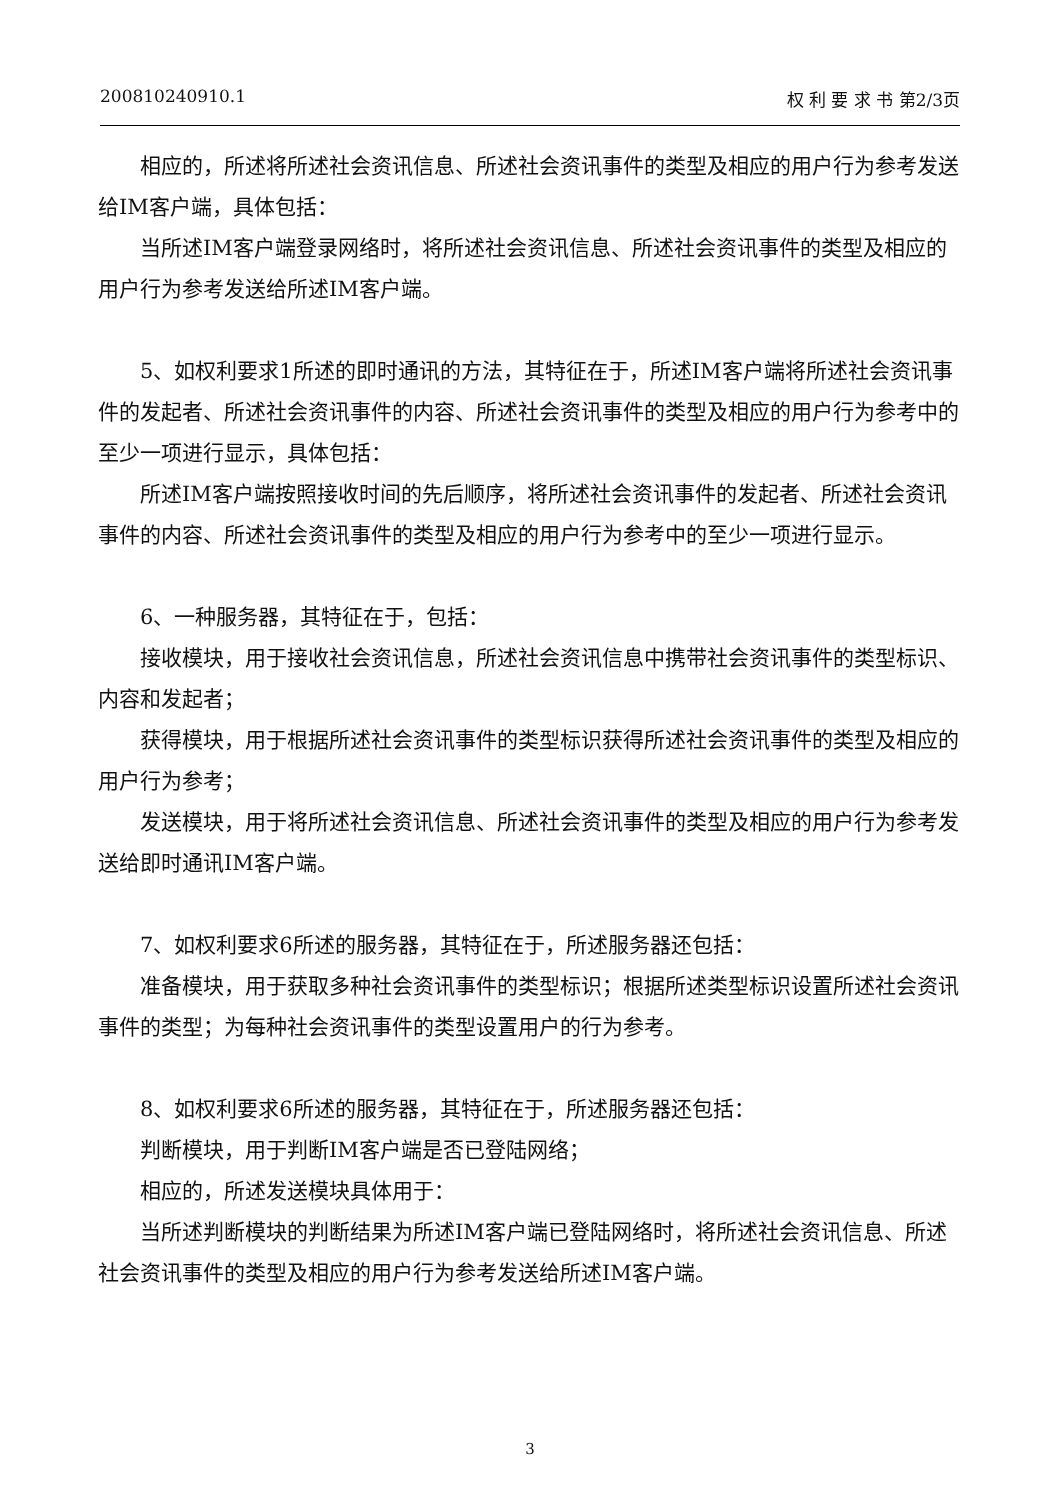200810240910.1 权 利 要 求 书 第2/3页
相应的，所述将所述社会资讯信息、所述社会资讯事件的类型及相应的用户行为参考发送给IM客户端，具体包括：
当所述IM客户端登录网络时，将所述社会资讯信息、所述社会资讯事件的类型及相应的用户行为参考发送给所述IM客户端。
5、如权利要求1所述的即时通讯的方法，其特征在于，所述IM客户端将所述社会资讯事件的发起者、所述社会资讯事件的内容、所述社会资讯事件的类型及相应的用户行为参考中的至少一项进行显示，具体包括：
所述IM客户端按照接收时间的先后顺序，将所述社会资讯事件的发起者、所述社会资讯事件的内容、所述社会资讯事件的类型及相应的用户行为参考中的至少一项进行显示。
6、一种服务器，其特征在于，包括：
接收模块，用于接收社会资讯信息，所述社会资讯信息中携带社会资讯事件的类型标识、内容和发起者；
获得模块，用于根据所述社会资讯事件的类型标识获得所述社会资讯事件的类型及相应的用户行为参考；
发送模块，用于将所述社会资讯信息、所述社会资讯事件的类型及相应的用户行为参考发送给即时通讯IM客户端。
7、如权利要求6所述的服务器，其特征在于，所述服务器还包括：
准备模块，用于获取多种社会资讯事件的类型标识；根据所述类型标识设置所述社会资讯事件的类型；为每种社会资讯事件的类型设置用户的行为参考。
8、如权利要求6所述的服务器，其特征在于，所述服务器还包括：
判断模块，用于判断IM客户端是否已登陆网络；
相应的，所述发送模块具体用于：
当所述判断模块的判断结果为所述IM客户端已登陆网络时，将所述社会资讯信息、所述社会资讯事件的类型及相应的用户行为参考发送给所述IM客户端。
3